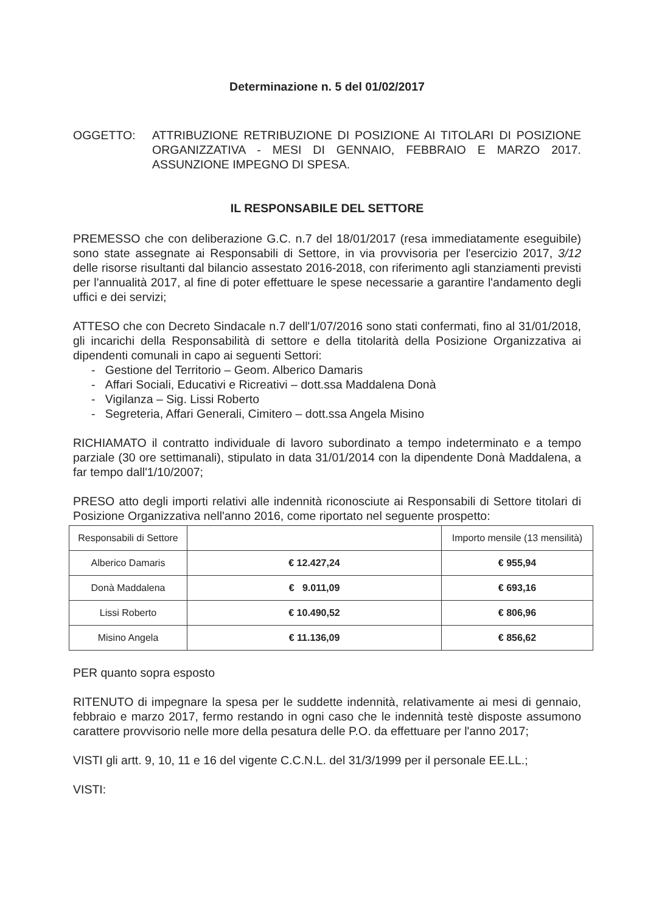Determinazione n. 5 del 01/02/2017
OGGETTO: ATTRIBUZIONE RETRIBUZIONE DI POSIZIONE AI TITOLARI DI POSIZIONE ORGANIZZATIVA - MESI DI GENNAIO, FEBBRAIO E MARZO 2017. ASSUNZIONE IMPEGNO DI SPESA.
IL RESPONSABILE DEL SETTORE
PREMESSO che con deliberazione G.C. n.7 del 18/01/2017 (resa immediatamente eseguibile) sono state assegnate ai Responsabili di Settore, in via provvisoria per l'esercizio 2017, 3/12 delle risorse risultanti dal bilancio assestato 2016-2018, con riferimento agli stanziamenti previsti per l'annualità 2017, al fine di poter effettuare le spese necessarie a garantire l'andamento degli uffici e dei servizi;
ATTESO che con Decreto Sindacale n.7 dell'1/07/2016 sono stati confermati, fino al 31/01/2018, gli incarichi della Responsabilità di settore e della titolarità della Posizione Organizzativa ai dipendenti comunali in capo ai seguenti Settori:
- Gestione del Territorio – Geom. Alberico Damaris
- Affari Sociali, Educativi e Ricreativi – dott.ssa Maddalena Donà
- Vigilanza – Sig. Lissi Roberto
- Segreteria, Affari Generali, Cimitero – dott.ssa Angela Misino
RICHIAMATO il contratto individuale di lavoro subordinato a tempo indeterminato e a tempo parziale (30 ore settimanali), stipulato in data 31/01/2014 con la dipendente Donà Maddalena, a far tempo dall'1/10/2007;
PRESO atto degli importi relativi alle indennità riconosciute ai Responsabili di Settore titolari di Posizione Organizzativa nell'anno 2016, come riportato nel seguente prospetto:
| Responsabili di Settore | | Importo mensile (13 mensilità) |
| --- | --- | --- |
| Alberico Damaris | € 12.427,24 | € 955,94 |
| Donà Maddalena | € 9.011,09 | € 693,16 |
| Lissi Roberto | € 10.490,52 | € 806,96 |
| Misino Angela | € 11.136,09 | € 856,62 |
PER quanto sopra esposto
RITENUTO di impegnare la spesa per le suddette indennità, relativamente ai mesi di gennaio, febbraio e marzo 2017, fermo restando in ogni caso che le indennità testè disposte assumono carattere provvisorio nelle more della pesatura delle P.O. da effettuare per l'anno 2017;
VISTI gli artt. 9, 10, 11 e 16 del vigente C.C.N.L. del 31/3/1999 per il personale EE.LL.;
VISTI: